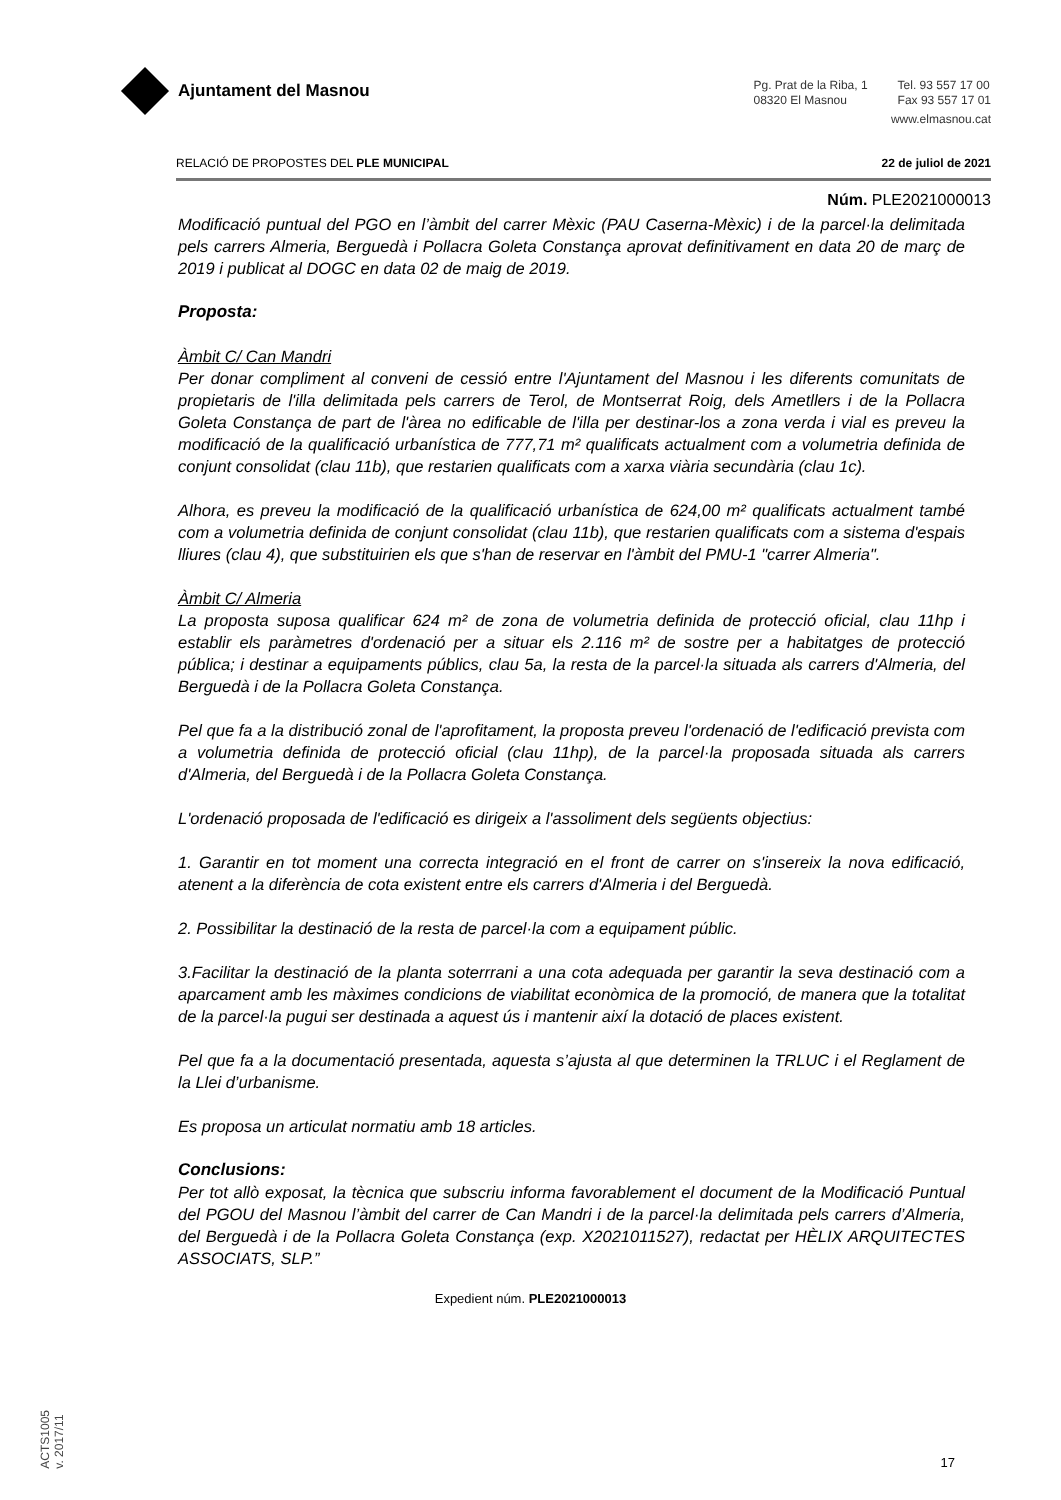Ajuntament del Masnou
Pg. Prat de la Riba, 1
08320 El Masnou
Tel. 93 557 17 00
Fax 93 557 17 01
www.elmasnou.cat
RELACIÓ DE PROPOSTES DEL PLE MUNICIPAL 22 de juliol de 2021
Núm. PLE2021000013
Modificació puntual del PGO en l’àmbit del carrer Mèxic (PAU Caserna-Mèxic) i de la parcel·la delimitada pels carrers Almeria, Berguedà i Pollacra Goleta Constança aprovat definitivament en data 20 de març de 2019 i publicat al DOGC en data 02 de maig de 2019.
Proposta:
Àmbit C/ Can Mandri
Per donar compliment al conveni de cessió entre l'Ajuntament del Masnou i les diferents comunitats de propietaris de l'illa delimitada pels carrers de Terol, de Montserrat Roig, dels Ametllers i de la Pollacra Goleta Constança de part de l'àrea no edificable de l'illa per destinar-los a zona verda i vial es preveu la modificació de la qualificació urbanística de 777,71 m² qualificats actualment com a volumetria definida de conjunt consolidat (clau 11b), que restarien qualificats com a xarxa viària secundària (clau 1c).
Alhora, es preveu la modificació de la qualificació urbanística de 624,00 m² qualificats actualment també com a volumetria definida de conjunt consolidat (clau 11b), que restarien qualificats com a sistema d'espais lliures (clau 4), que substituirien els que s'han de reservar en l'àmbit del PMU-1 "carrer Almeria".
Àmbit C/ Almeria
La proposta suposa qualificar 624 m² de zona de volumetria definida de protecció oficial, clau 11hp i establir els paràmetres d'ordenació per a situar els 2.116 m² de sostre per a habitatges de protecció pública; i destinar a equipaments públics, clau 5a, la resta de la parcel·la situada als carrers d'Almeria, del Berguedà i de la Pollacra Goleta Constança.
Pel que fa a la distribució zonal de l'aprofitament, la proposta preveu l'ordenació de l'edificació prevista com a volumetria definida de protecció oficial (clau 11hp), de la parcel·la proposada situada als carrers d'Almeria, del Berguedà i de la Pollacra Goleta Constança.
L'ordenació proposada de l'edificació es dirigeix a l'assoliment dels següents objectius:
1. Garantir en tot moment una correcta integració en el front de carrer on s'insereix la nova edificació, atenent a la diferència de cota existent entre els carrers d'Almeria i del Berguedà.
2. Possibilitar la destinació de la resta de parcel·la com a equipament públic.
3.Facilitar la destinació de la planta soterrrani a una cota adequada per garantir la seva destinació com a aparcament amb les màximes condicions de viabilitat econòmica de la promoció, de manera que la totalitat de la parcel·la pugui ser destinada a aquest ús i mantenir així la dotació de places existent.
Pel que fa a la documentació presentada, aquesta s’ajusta al que determinen la TRLUC i el Reglament de la Llei d’urbanisme.
Es proposa un articulat normatiu amb 18 articles.
Conclusions:
Per tot allò exposat, la tècnica que subscriu informa favorablement el document de la Modificació Puntual del PGOU del Masnou l’àmbit del carrer de Can Mandri i de la parcel·la delimitada pels carrers d’Almeria, del Berguedà i de la Pollacra Goleta Constança (exp. X2021011527), redactat per HÈLIX ARQUITECTES ASSOCIATS, SLP.”
Expedient núm. PLE2021000013
17
ACTS1005
v. 2017/11